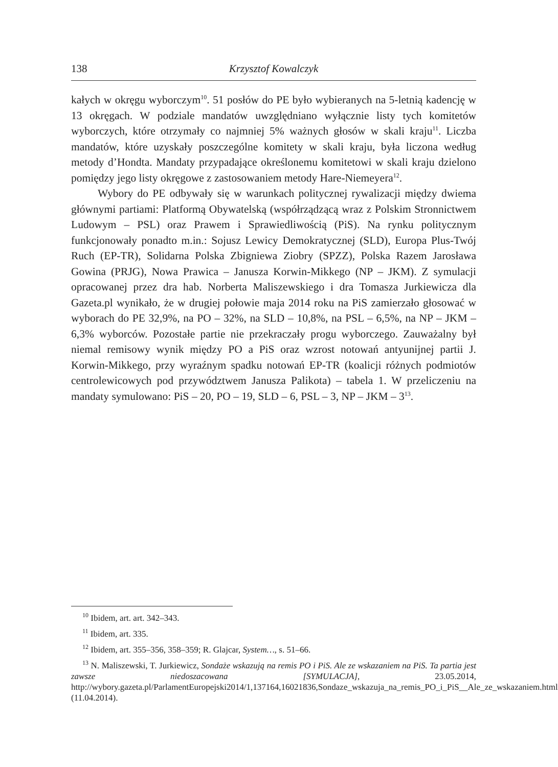138 Krzysztof Kowalczyk
kałych w okręgu wyborczym<sup>10</sup>. 51 posłów do PE było wybieranych na 5-letnią kadencję w 13 okręgach. W podziale mandatów uwzględniano wyłącznie listy tych komitetów wyborczych, które otrzymały co najmniej 5% ważnych głosów w skali kraju<sup>11</sup>. Liczba mandatów, które uzyskały poszczególne komitety w skali kraju, była liczona według metody d’Hondta. Mandaty przypadające określonemu komitetowi w skali kraju dzielono pomiędzy jego listy okręgowe z zastosowaniem metody Hare-Niemeyera<sup>12</sup>.
Wybory do PE odbywały się w warunkach politycznej rywalizacji między dwiema głównymi partiami: Platformą Obywatelską (współrządzącą wraz z Polskim Stronnictwem Ludowym – PSL) oraz Prawem i Sprawiedliwością (PiS). Na rynku politycznym funkcjonowały ponadto m.in.: Sojusz Lewicy Demokratycznej (SLD), Europa Plus-Twój Ruch (EP-TR), Solidarna Polska Zbigniewa Ziobry (SPZZ), Polska Razem Jarosława Gowina (PRJG), Nowa Prawica – Janusza Korwin-Mikkego (NP – JKM). Z symulacji opracowanej przez dra hab. Norberta Maliszewskiego i dra Tomasza Jurkiewicza dla Gazeta.pl wynikało, że w drugiej połowie maja 2014 roku na PiS zamierzało głosować w wyborach do PE 32,9%, na PO – 32%, na SLD – 10,8%, na PSL – 6,5%, na NP – JKM – 6,3% wyborców. Pozostałe partie nie przekraczały progu wyborczego. Zauważalny był niemal remisowy wynik między PO a PiS oraz wzrost notowań antyunijnej partii J. Korwin-Mikkego, przy wyraźnym spadku notowań EP-TR (koalicji różnych podmiotów centrolewicowych pod przywództwem Janusza Palikota) – tabela 1. W przeliczeniu na mandaty symulowano: PiS – 20, PO – 19, SLD – 6, PSL – 3, NP – JKM – 3<sup>13</sup>.
<sup>10</sup> Ibidem, art. art. 342–343.
<sup>11</sup> Ibidem, art. 335.
<sup>12</sup> Ibidem, art. 355–356, 358–359; R. Glajcar, System…, s. 51–66.
<sup>13</sup> N. Maliszewski, T. Jurkiewicz, Sondaże wskazują na remis PO i PiS. Ale ze wskazaniem na PiS. Ta partia jest zawsze niedoszacowana [SYMULACJA], 23.05.2014, http://wybory.gazeta.pl/ParlamentEuropejski2014/1,137164,16021836,Sondaze_wskazuja_na_remis_PO_i_PiS__Ale_ze_wskazaniem.html (11.04.2014).